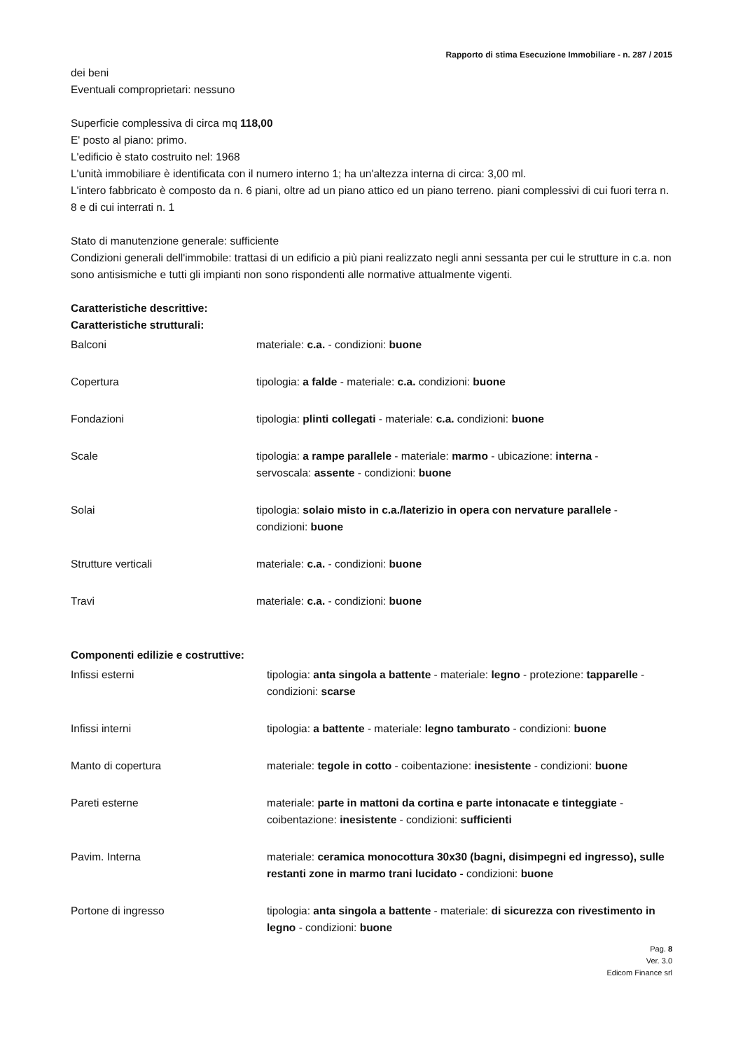Rapporto di stima Esecuzione Immobiliare - n. 287 / 2015
dei beni
Eventuali comproprietari: nessuno
Superficie complessiva di circa mq 118,00
E' posto al piano: primo.
L'edificio è stato costruito nel: 1968
L'unità immobiliare è identificata con il numero interno 1; ha un'altezza interna di circa: 3,00 ml.
L'intero fabbricato è composto da n. 6 piani, oltre ad un piano attico ed un piano terreno. piani complessivi di cui fuori terra n. 8 e di cui interrati n. 1
Stato di manutenzione generale: sufficiente
Condizioni generali dell'immobile: trattasi di un edificio a più piani realizzato negli anni sessanta per cui le strutture in c.a. non sono antisismiche e tutti gli impianti non sono rispondenti alle normative attualmente vigenti.
Caratteristiche descrittive:
Caratteristiche strutturali:
| Balconi | materiale: c.a. - condizioni: buone |
| Copertura | tipologia: a falde - materiale: c.a. condizioni: buone |
| Fondazioni | tipologia: plinti collegati - materiale: c.a. condizioni: buone |
| Scale | tipologia: a rampe parallele - materiale: marmo - ubicazione: interna - servoscala: assente - condizioni: buone |
| Solai | tipologia: solaio misto in c.a./laterizio in opera con nervature parallele - condizioni: buone |
| Strutture verticali | materiale: c.a. - condizioni: buone |
| Travi | materiale: c.a. - condizioni: buone |
Componenti edilizie e costruttive:
| Infissi esterni | tipologia: anta singola a battente - materiale: legno - protezione: tapparelle - condizioni: scarse |
| Infissi interni | tipologia: a battente - materiale: legno tamburato - condizioni: buone |
| Manto di copertura | materiale: tegole in cotto - coibentazione: inesistente - condizioni: buone |
| Pareti esterne | materiale: parte in mattoni da cortina e parte intonacate e tinteggiate - coibentazione: inesistente - condizioni: sufficienti |
| Pavim. Interna | materiale: ceramica monocottura 30x30 (bagni, disimpegni ed ingresso), sulle restanti zone in marmo trani lucidato - condizioni: buone |
| Portone di ingresso | tipologia: anta singola a battente - materiale: di sicurezza con rivestimento in legno - condizioni: buone |
Pag. 8
Ver. 3.0
Edicom Finance srl